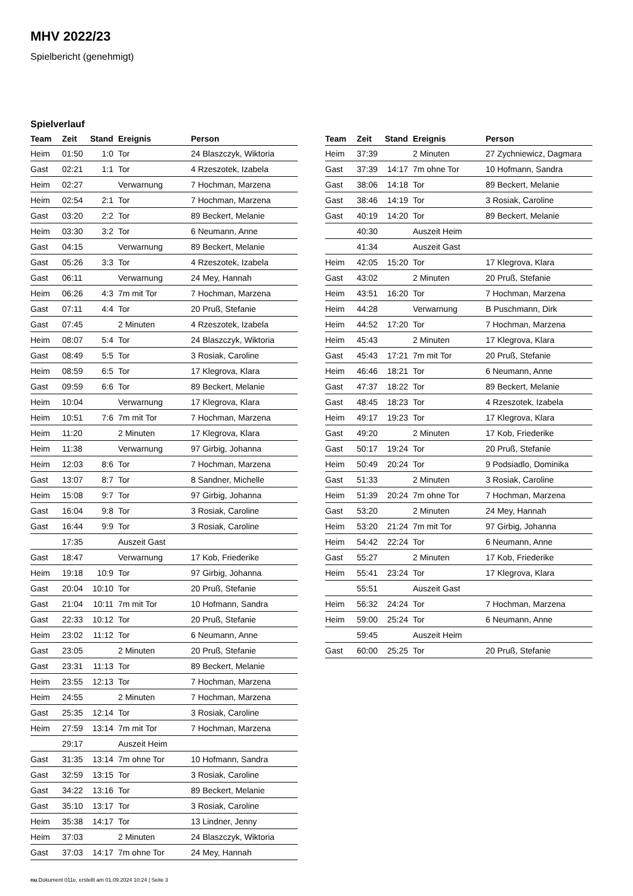MHV 2022/23
Spielbericht (genehmigt)
Spielverlauf
| Team | Zeit | Stand | Ereignis | Person |
| --- | --- | --- | --- | --- |
| Heim | 01:50 | 1:0 | Tor | 24 Blaszczyk, Wiktoria |
| Gast | 02:21 | 1:1 | Tor | 4 Rzeszotek, Izabela |
| Heim | 02:27 | | Verwarnung | 7 Hochman, Marzena |
| Heim | 02:54 | 2:1 | Tor | 7 Hochman, Marzena |
| Gast | 03:20 | 2:2 | Tor | 89 Beckert, Melanie |
| Heim | 03:30 | 3:2 | Tor | 6 Neumann, Anne |
| Gast | 04:15 | | Verwarnung | 89 Beckert, Melanie |
| Gast | 05:26 | 3:3 | Tor | 4 Rzeszotek, Izabela |
| Gast | 06:11 | | Verwarnung | 24 Mey, Hannah |
| Heim | 06:26 | 4:3 | 7m mit Tor | 7 Hochman, Marzena |
| Gast | 07:11 | 4:4 | Tor | 20 Pruß, Stefanie |
| Gast | 07:45 | | 2 Minuten | 4 Rzeszotek, Izabela |
| Heim | 08:07 | 5:4 | Tor | 24 Blaszczyk, Wiktoria |
| Gast | 08:49 | 5:5 | Tor | 3 Rosiak, Caroline |
| Heim | 08:59 | 6:5 | Tor | 17 Klegrova, Klara |
| Gast | 09:59 | 6:6 | Tor | 89 Beckert, Melanie |
| Heim | 10:04 | | Verwarnung | 17 Klegrova, Klara |
| Heim | 10:51 | 7:6 | 7m mit Tor | 7 Hochman, Marzena |
| Heim | 11:20 | | 2 Minuten | 17 Klegrova, Klara |
| Heim | 11:38 | | Verwarnung | 97 Girbig, Johanna |
| Heim | 12:03 | 8:6 | Tor | 7 Hochman, Marzena |
| Gast | 13:07 | 8:7 | Tor | 8 Sandner, Michelle |
| Heim | 15:08 | 9:7 | Tor | 97 Girbig, Johanna |
| Gast | 16:04 | 9:8 | Tor | 3 Rosiak, Caroline |
| Gast | 16:44 | 9:9 | Tor | 3 Rosiak, Caroline |
| | 17:35 | | Auszeit Gast | |
| Gast | 18:47 | | Verwarnung | 17 Kob, Friederike |
| Heim | 19:18 | 10:9 | Tor | 97 Girbig, Johanna |
| Gast | 20:04 | 10:10 | Tor | 20 Pruß, Stefanie |
| Gast | 21:04 | 10:11 | 7m mit Tor | 10 Hofmann, Sandra |
| Gast | 22:33 | 10:12 | Tor | 20 Pruß, Stefanie |
| Heim | 23:02 | 11:12 | Tor | 6 Neumann, Anne |
| Gast | 23:05 | | 2 Minuten | 20 Pruß, Stefanie |
| Gast | 23:31 | 11:13 | Tor | 89 Beckert, Melanie |
| Heim | 23:55 | 12:13 | Tor | 7 Hochman, Marzena |
| Heim | 24:55 | | 2 Minuten | 7 Hochman, Marzena |
| Gast | 25:35 | 12:14 | Tor | 3 Rosiak, Caroline |
| Heim | 27:59 | 13:14 | 7m mit Tor | 7 Hochman, Marzena |
| | 29:17 | | Auszeit Heim | |
| Gast | 31:35 | 13:14 | 7m ohne Tor | 10 Hofmann, Sandra |
| Gast | 32:59 | 13:15 | Tor | 3 Rosiak, Caroline |
| Gast | 34:22 | 13:16 | Tor | 89 Beckert, Melanie |
| Gast | 35:10 | 13:17 | Tor | 3 Rosiak, Caroline |
| Heim | 35:38 | 14:17 | Tor | 13 Lindner, Jenny |
| Heim | 37:03 | | 2 Minuten | 24 Blaszczyk, Wiktoria |
| Gast | 37:03 | 14:17 | 7m ohne Tor | 24 Mey, Hannah |
| Team | Zeit | Stand | Ereignis | Person |
| --- | --- | --- | --- | --- |
| Heim | 37:39 | | 2 Minuten | 27 Zychniewicz, Dagmara |
| Gast | 37:39 | 14:17 | 7m ohne Tor | 10 Hofmann, Sandra |
| Gast | 38:06 | 14:18 | Tor | 89 Beckert, Melanie |
| Gast | 38:46 | 14:19 | Tor | 3 Rosiak, Caroline |
| Gast | 40:19 | 14:20 | Tor | 89 Beckert, Melanie |
| | 40:30 | | Auszeit Heim | |
| | 41:34 | | Auszeit Gast | |
| Heim | 42:05 | 15:20 | Tor | 17 Klegrova, Klara |
| Gast | 43:02 | | 2 Minuten | 20 Pruß, Stefanie |
| Heim | 43:51 | 16:20 | Tor | 7 Hochman, Marzena |
| Heim | 44:28 | | Verwarnung | B Puschmann, Dirk |
| Heim | 44:52 | 17:20 | Tor | 7 Hochman, Marzena |
| Heim | 45:43 | | 2 Minuten | 17 Klegrova, Klara |
| Gast | 45:43 | 17:21 | 7m mit Tor | 20 Pruß, Stefanie |
| Heim | 46:46 | 18:21 | Tor | 6 Neumann, Anne |
| Gast | 47:37 | 18:22 | Tor | 89 Beckert, Melanie |
| Gast | 48:45 | 18:23 | Tor | 4 Rzeszotek, Izabela |
| Heim | 49:17 | 19:23 | Tor | 17 Klegrova, Klara |
| Gast | 49:20 | | 2 Minuten | 17 Kob, Friederike |
| Gast | 50:17 | 19:24 | Tor | 20 Pruß, Stefanie |
| Heim | 50:49 | 20:24 | Tor | 9 Podsiadlo, Dominika |
| Gast | 51:33 | | 2 Minuten | 3 Rosiak, Caroline |
| Heim | 51:39 | 20:24 | 7m ohne Tor | 7 Hochman, Marzena |
| Gast | 53:20 | | 2 Minuten | 24 Mey, Hannah |
| Heim | 53:20 | 21:24 | 7m mit Tor | 97 Girbig, Johanna |
| Heim | 54:42 | 22:24 | Tor | 6 Neumann, Anne |
| Gast | 55:27 | | 2 Minuten | 17 Kob, Friederike |
| Heim | 55:41 | 23:24 | Tor | 17 Klegrova, Klara |
| | 55:51 | | Auszeit Gast | |
| Heim | 56:32 | 24:24 | Tor | 7 Hochman, Marzena |
| Heim | 59:00 | 25:24 | Tor | 6 Neumann, Anne |
| | 59:45 | | Auszeit Heim | |
| Gast | 60:00 | 25:25 | Tor | 20 Pruß, Stefanie |
nu.Dokument 011e, erstellt am 01.09.2024 10:24 | Seite 3